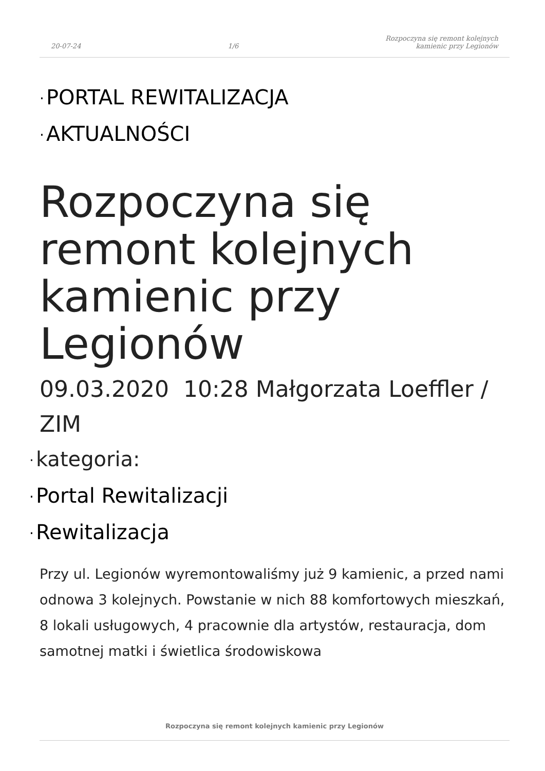20-07-24
1/6
Rozpoczyna się remont kolejnych
kamienic przy Legionów
· PORTAL REWITALIZACJA
· AKTUALNOŚCI
Rozpoczyna się remont kolejnych kamienic przy Legionów
09.03.2020 10:28 Małgorzata Loeffler / ZIM
· kategoria:
· Portal Rewitalizacji
· Rewitalizacja
Przy ul. Legionów wyremontowaliśmy już 9 kamienic, a przed nami odnowa 3 kolejnych. Powstanie w nich 88 komfortowych mieszkań, 8 lokali usługowych, 4 pracownie dla artystów, restauracja, dom samotnej matki i świetlica środowiskowa
Rozpoczyna się remont kolejnych kamienic przy Legionów